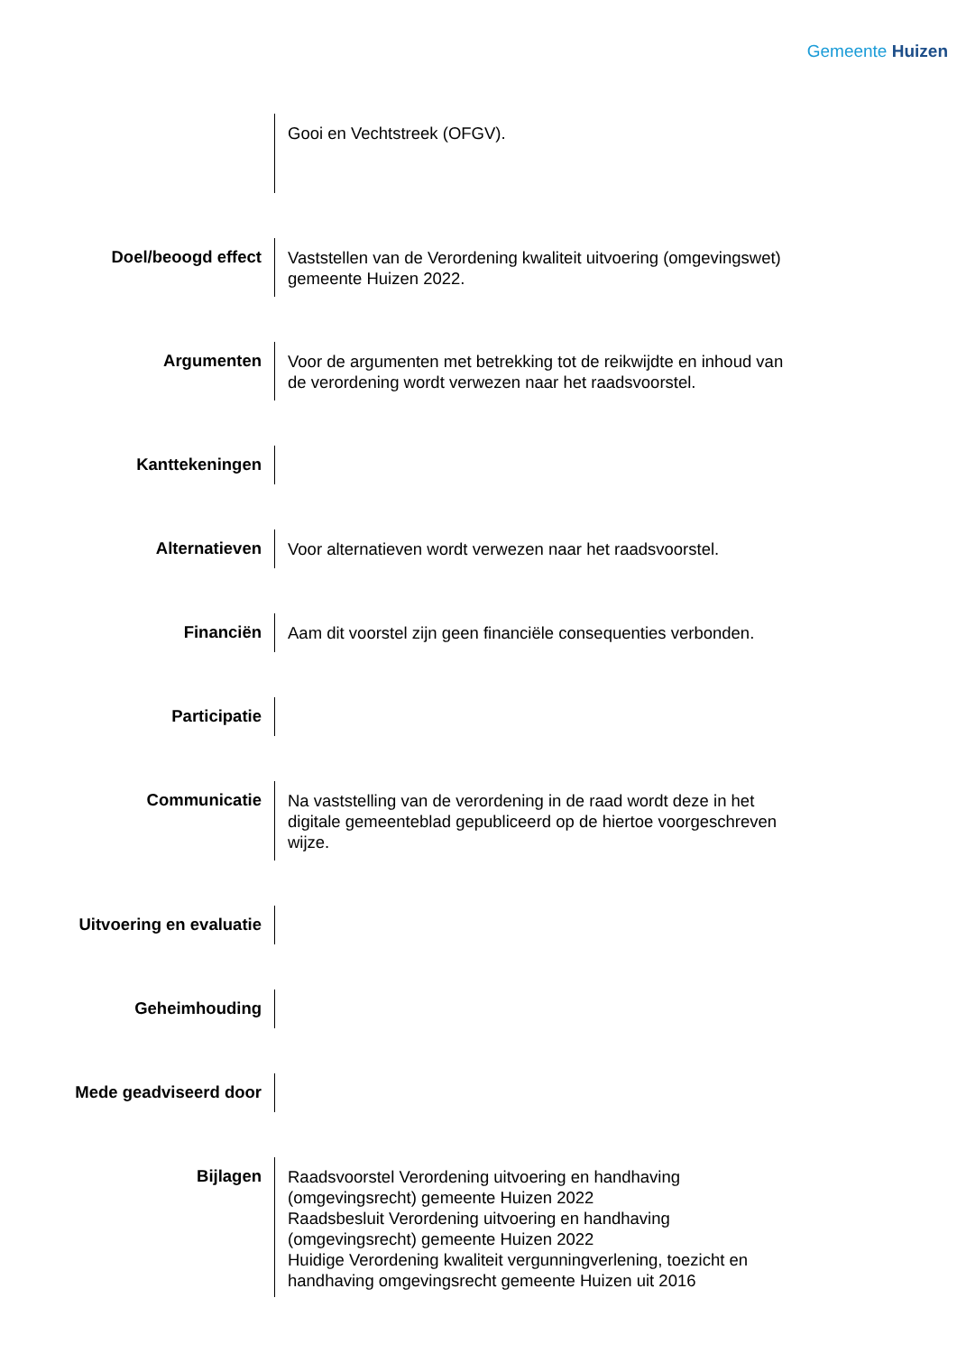Gemeente Huizen
| | Gooi en Vechtstreek (OFGV). |
| Doel/beoogd effect | Vaststellen van de Verordening kwaliteit uitvoering (omgevingswet) gemeente Huizen 2022. |
| Argumenten | Voor de argumenten met betrekking tot de reikwijdte en inhoud van de verordening wordt verwezen naar het raadsvoorstel. |
| Kanttekeningen | |
| Alternatieven | Voor alternatieven wordt verwezen naar het raadsvoorstel. |
| Financiën | Aam dit voorstel zijn geen financiële consequenties verbonden. |
| Participatie | |
| Communicatie | Na vaststelling van de verordening in de raad wordt deze in het digitale gemeenteblad gepubliceerd op de hiertoe voorgeschreven wijze. |
| Uitvoering en evaluatie | |
| Geheimhouding | |
| Mede geadviseerd door | |
| Bijlagen | Raadsvoorstel Verordening uitvoering en handhaving (omgevingsrecht) gemeente Huizen 2022 Raadsbesluit Verordening uitvoering en handhaving (omgevingsrecht) gemeente Huizen 2022 Huidige Verordening kwaliteit vergunningverlening, toezicht en handhaving omgevingsrecht gemeente Huizen uit 2016 |